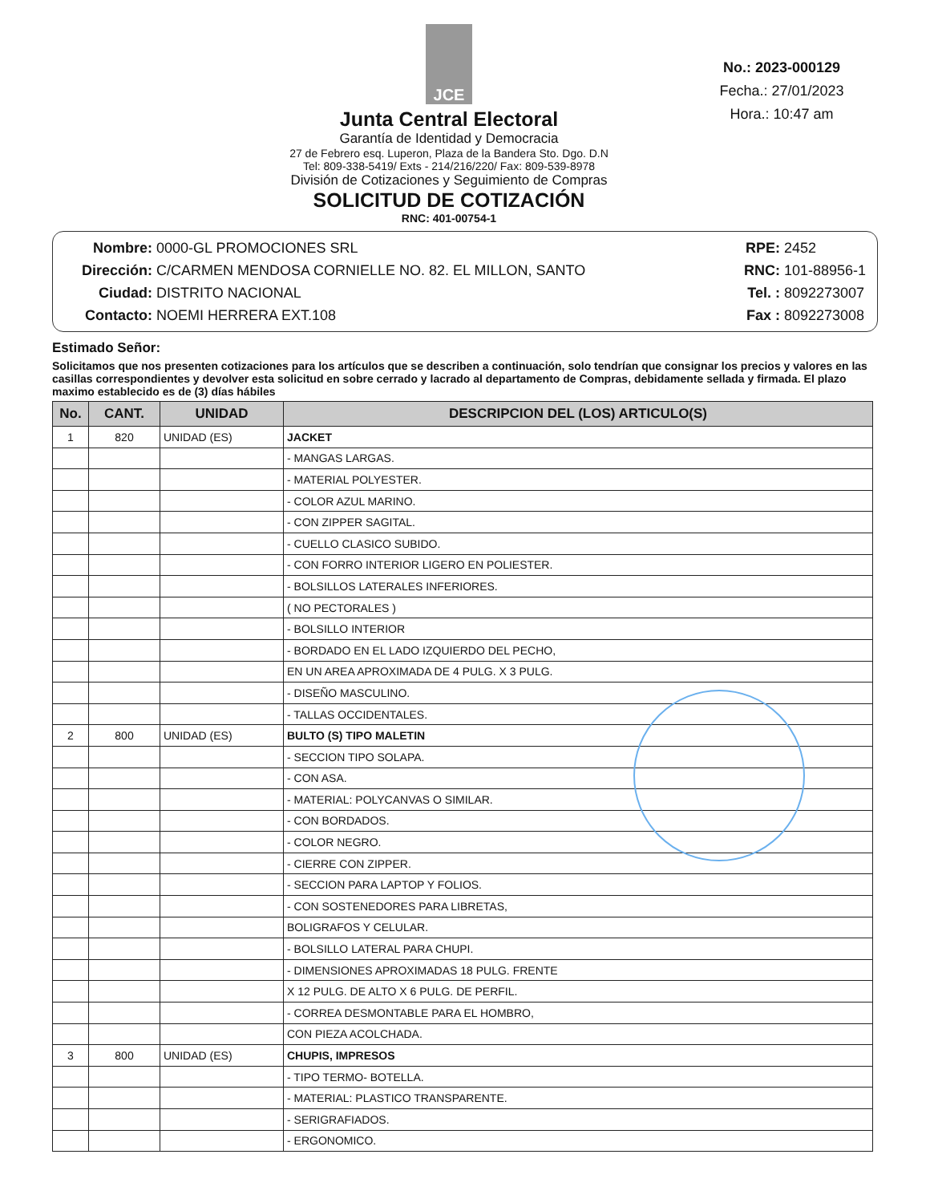JCE
Junta Central Electoral
Garantía de Identidad y Democracia
27 de Febrero esq. Luperon, Plaza de la Bandera Sto. Dgo. D.N
Tel: 809-338-5419/ Exts - 214/216/220/ Fax: 809-539-8978
División de Cotizaciones y Seguimiento de Compras
SOLICITUD DE COTIZACIÓN
RNC: 401-00754-1
No.: 2023-000129
Fecha.: 27/01/2023
Hora.: 10:47 am
Nombre: 0000-GL PROMOCIONES SRL
Dirección: C/CARMEN MENDOSA CORNIELLE NO. 82. EL MILLON, SANTO
Ciudad: DISTRITO NACIONAL
Contacto: NOEMI HERRERA EXT.108
RPE: 2452
RNC: 101-88956-1
Tel. : 8092273007
Fax : 8092273008
Estimado Señor:
Solicitamos que nos presenten cotizaciones para los artículos que se describen a continuación, solo tendrían que consignar los precios y valores en las casillas correspondientes y devolver esta solicitud en sobre cerrado y lacrado al departamento de Compras, debidamente sellada y firmada. El plazo maximo establecido es de (3) días hábiles
| No. | CANT. | UNIDAD | DESCRIPCION DEL (LOS) ARTICULO(S) |
| --- | --- | --- | --- |
| 1 | 820 | UNIDAD (ES) | JACKET |
| | | | - MANGAS LARGAS. |
| | | | - MATERIAL POLYESTER. |
| | | | - COLOR AZUL MARINO. |
| | | | - CON ZIPPER SAGITAL. |
| | | | - CUELLO CLASICO SUBIDO. |
| | | | - CON FORRO INTERIOR LIGERO EN POLIESTER. |
| | | | - BOLSILLOS LATERALES INFERIORES. |
| | | | ( NO PECTORALES ) |
| | | | - BOLSILLO INTERIOR |
| | | | - BORDADO EN EL LADO IZQUIERDO DEL PECHO, |
| | | | EN UN AREA APROXIMADA DE 4 PULG. X 3 PULG. |
| | | | - DISEÑO MASCULINO. |
| | | | - TALLAS OCCIDENTALES. |
| 2 | 800 | UNIDAD (ES) | BULTO (S) TIPO MALETIN |
| | | | - SECCION TIPO SOLAPA. |
| | | | - CON ASA. |
| | | | - MATERIAL: POLYCANVAS O SIMILAR. |
| | | | - CON BORDADOS. |
| | | | - COLOR NEGRO. |
| | | | - CIERRE CON ZIPPER. |
| | | | - SECCION PARA LAPTOP Y FOLIOS. |
| | | | - CON SOSTENEDORES PARA LIBRETAS, |
| | | | BOLIGRAFOS Y CELULAR. |
| | | | - BOLSILLO LATERAL PARA CHUPI. |
| | | | - DIMENSIONES APROXIMADAS 18 PULG. FRENTE |
| | | | X 12 PULG. DE ALTO X 6 PULG. DE PERFIL. |
| | | | - CORREA DESMONTABLE PARA EL HOMBRO, |
| | | | CON PIEZA ACOLCHADA. |
| 3 | 800 | UNIDAD (ES) | CHUPIS, IMPRESOS |
| | | | - TIPO TERMO- BOTELLA. |
| | | | - MATERIAL: PLASTICO TRANSPARENTE. |
| | | | - SERIGRAFIADOS. |
| | | | - ERGONOMICO. |